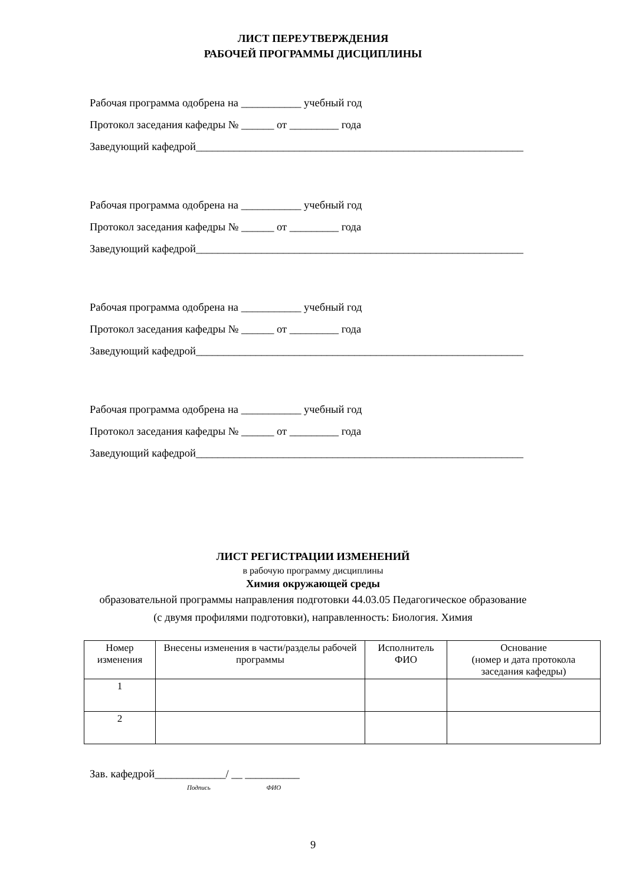ЛИСТ ПЕРЕУТВЕРЖДЕНИЯ
РАБОЧЕЙ ПРОГРАММЫ ДИСЦИПЛИНЫ
Рабочая программа одобрена на ___________ учебный год
Протокол заседания кафедры № ______ от _________ года
Заведующий кафедрой____________________________________________________________
Рабочая программа одобрена на ___________ учебный год
Протокол заседания кафедры № ______ от _________ года
Заведующий кафедрой____________________________________________________________
Рабочая программа одобрена на ___________ учебный год
Протокол заседания кафедры № ______ от _________ года
Заведующий кафедрой____________________________________________________________
Рабочая программа одобрена на ___________ учебный год
Протокол заседания кафедры № ______ от _________ года
Заведующий кафедрой____________________________________________________________
ЛИСТ РЕГИСТРАЦИИ ИЗМЕНЕНИЙ
в рабочую программу дисциплины
Химия окружающей среды
образовательной программы направления подготовки 44.03.05 Педагогическое образование
(с двумя профилями подготовки), направленность: Биология. Химия
| Номер изменения | Внесены изменения в части/разделы рабочей программы | Исполнитель ФИО | Основание (номер и дата протокола заседания кафедры) |
| --- | --- | --- | --- |
| 1 | | | |
| 2 | | | |
Зав. кафедрой_____________/ __ __________
Подпись ФИО
9